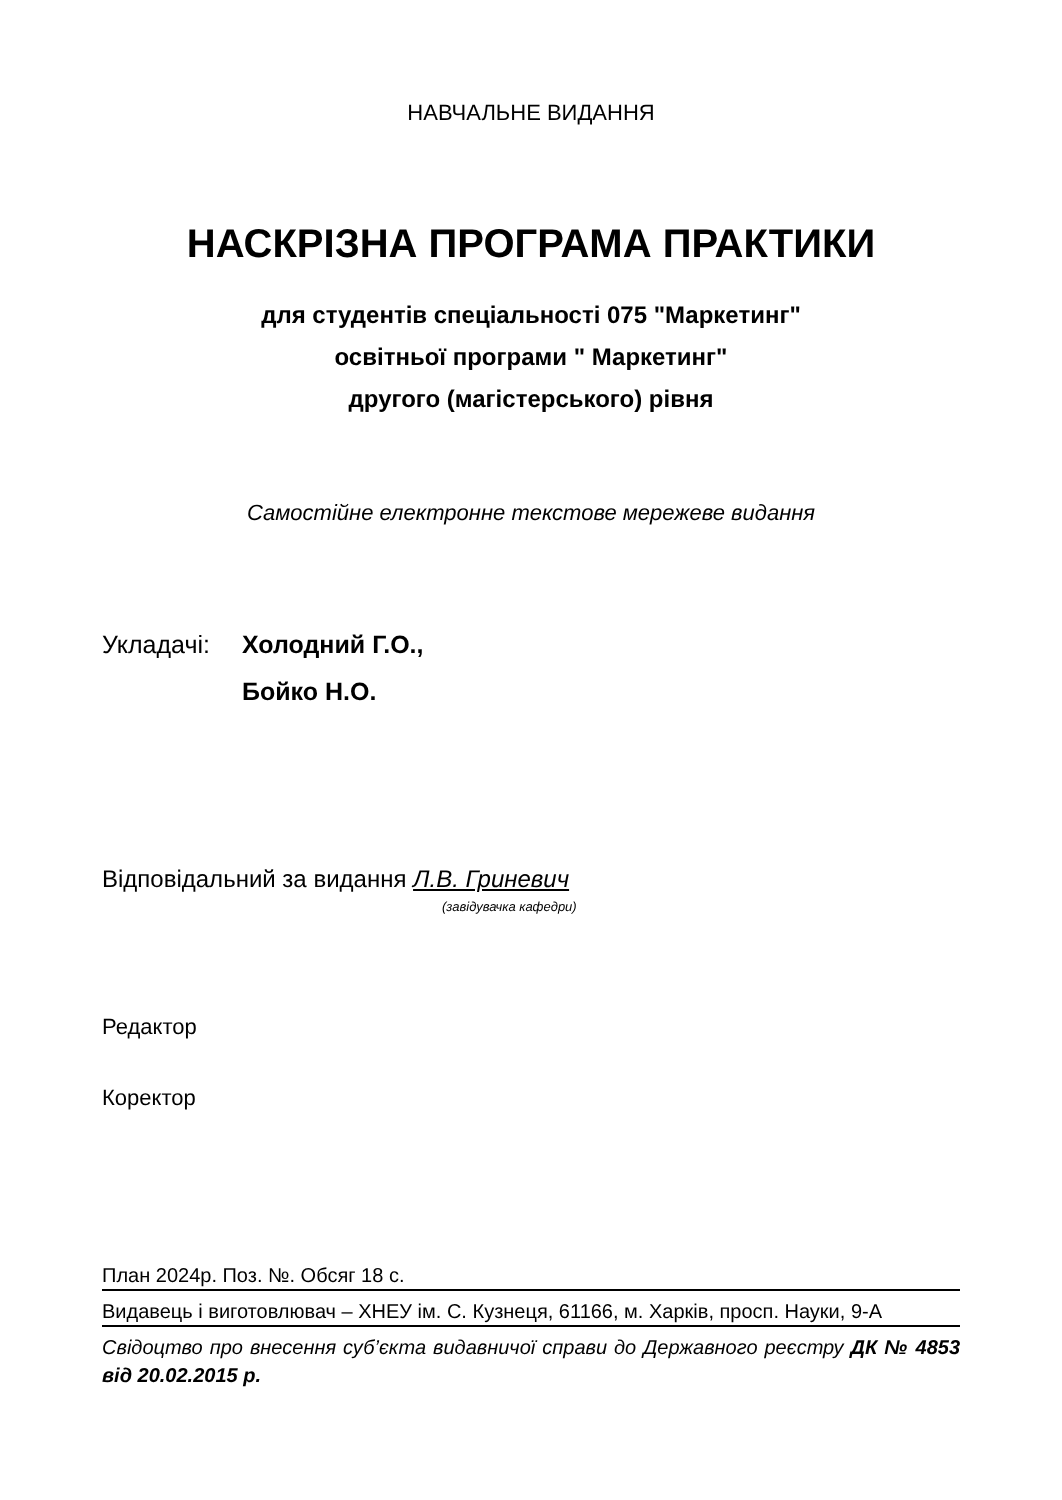НАВЧАЛЬНЕ ВИДАННЯ
НАСКРІЗНА ПРОГРАМА ПРАКТИКИ
для студентів спеціальності 075 "Маркетинг"
освітньої програми " Маркетинг"
другого (магістерського) рівня
Самостійне електронне текстове мережеве видання
Укладачі: Холодний Г.О.,
Бойко Н.О.
Відповідальний за видання Л.В. Гриневич
(завідувачка кафедри)
Редактор
Коректор
План 2024р. Поз. №. Обсяг 18 с.
Видавець і виготовлювач – ХНЕУ ім. С. Кузнеця, 61166, м. Харків, просп. Науки, 9-А
Свідоцтво про внесення суб’єкта видавничої справи до Державного реєстру ДК № 4853 від 20.02.2015 р.